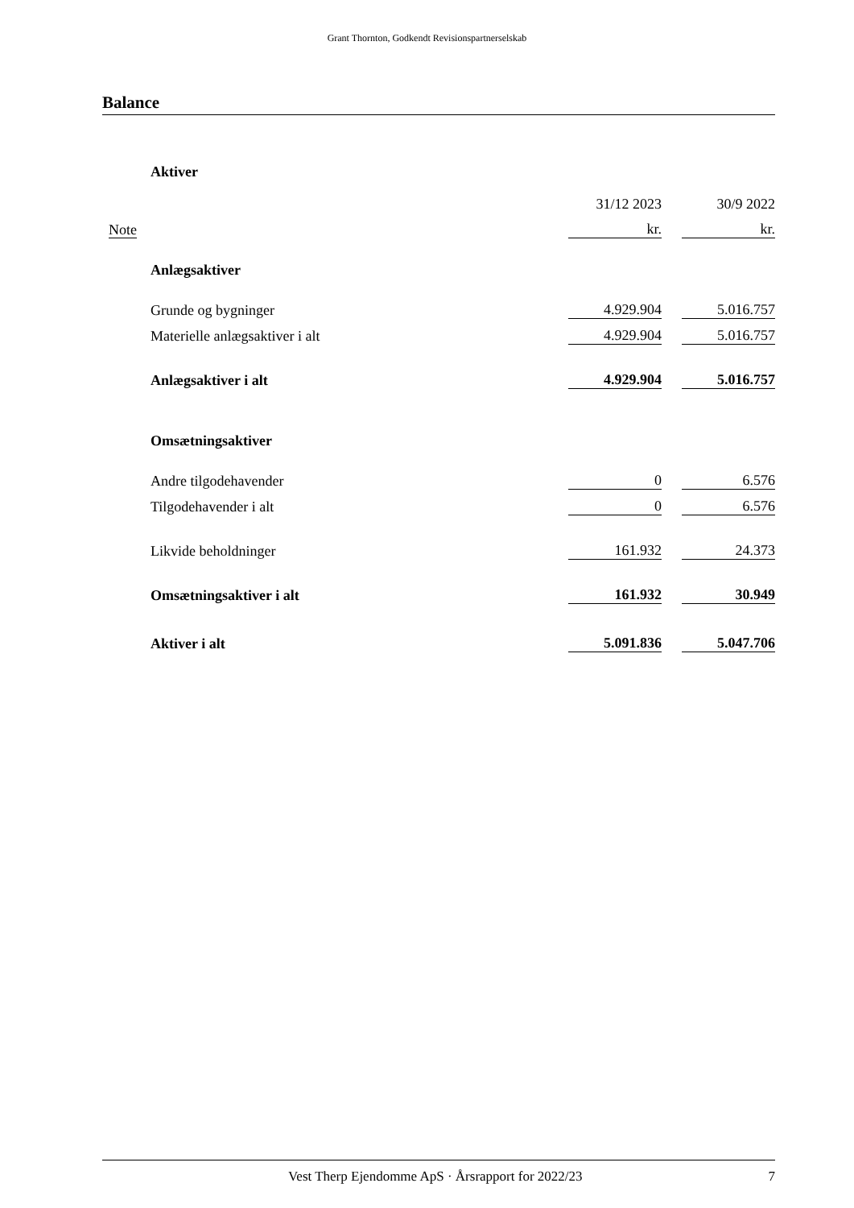Grant Thornton, Godkendt Revisionspartnerselskab
Balance
| | Aktiver | | | |
| | | 31/12 2023 | | 30/9 2022 |
| Note | | kr. | | kr. |
| | Anlægsaktiver | | | |
| | Grunde og bygninger | 4.929.904 | | 5.016.757 |
| | Materielle anlægsaktiver i alt | 4.929.904 | | 5.016.757 |
| | Anlægsaktiver i alt | 4.929.904 | | 5.016.757 |
| | Omsætningsaktiver | | | |
| | Andre tilgodehavender | 0 | | 6.576 |
| | Tilgodehavender i alt | 0 | | 6.576 |
| | Likvide beholdninger | 161.932 | | 24.373 |
| | Omsætningsaktiver i alt | 161.932 | | 30.949 |
| | Aktiver i alt | 5.091.836 | | 5.047.706 |
Vest Therp Ejendomme ApS · Årsrapport for 2022/23 7